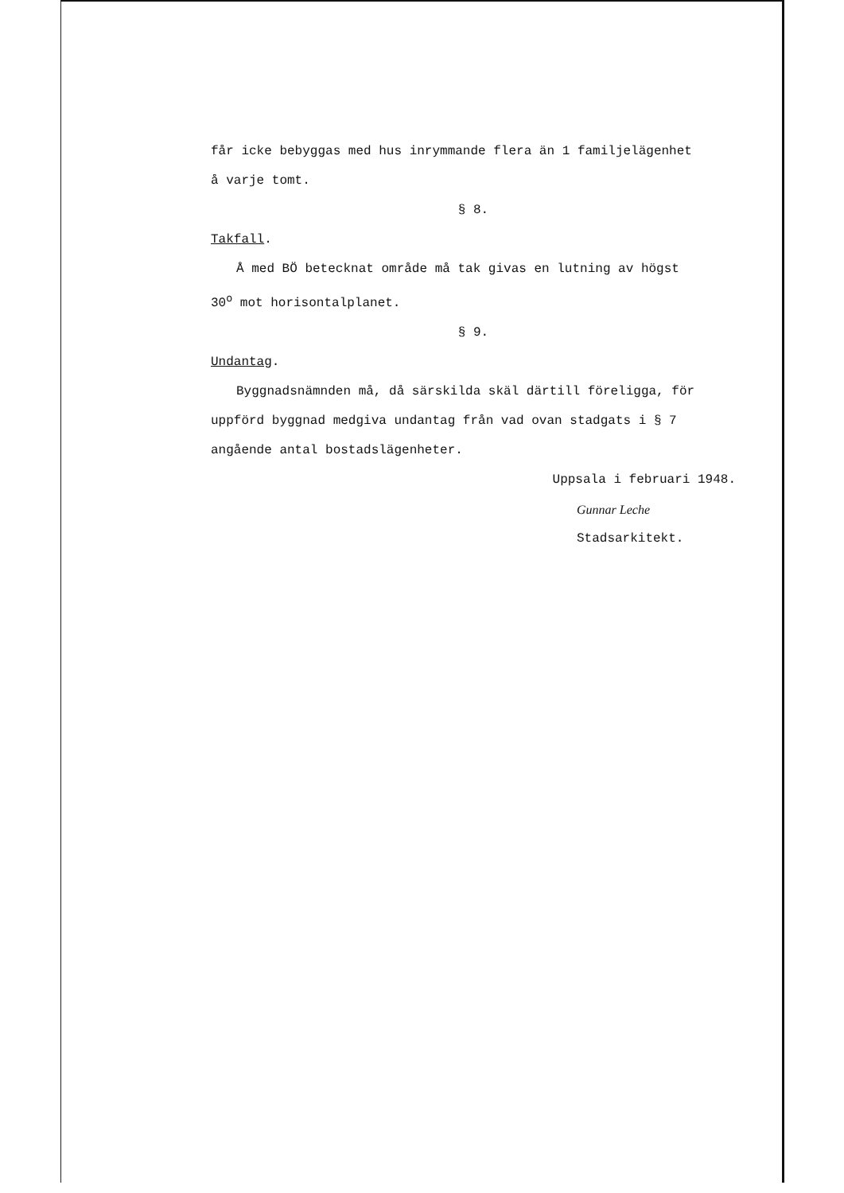får icke bebyggas med hus inrymmande flera än 1 familjelägenhet
å varje tomt.
§ 8.
Takfall.
Å med BÖ betecknat område må tak givas en lutning av högst
30<sup>o</sup> mot horisontalplanet.
§ 9.
Undantag.
Byggnadsnämnden må, då särskilda skäl därtill föreligga, för
uppförd byggnad medgiva undantag från vad ovan stadgats i § 7
angående antal bostadslägenheter.
Uppsala i februari 1948.
Gunnar Leche
Stadsarkitekt.